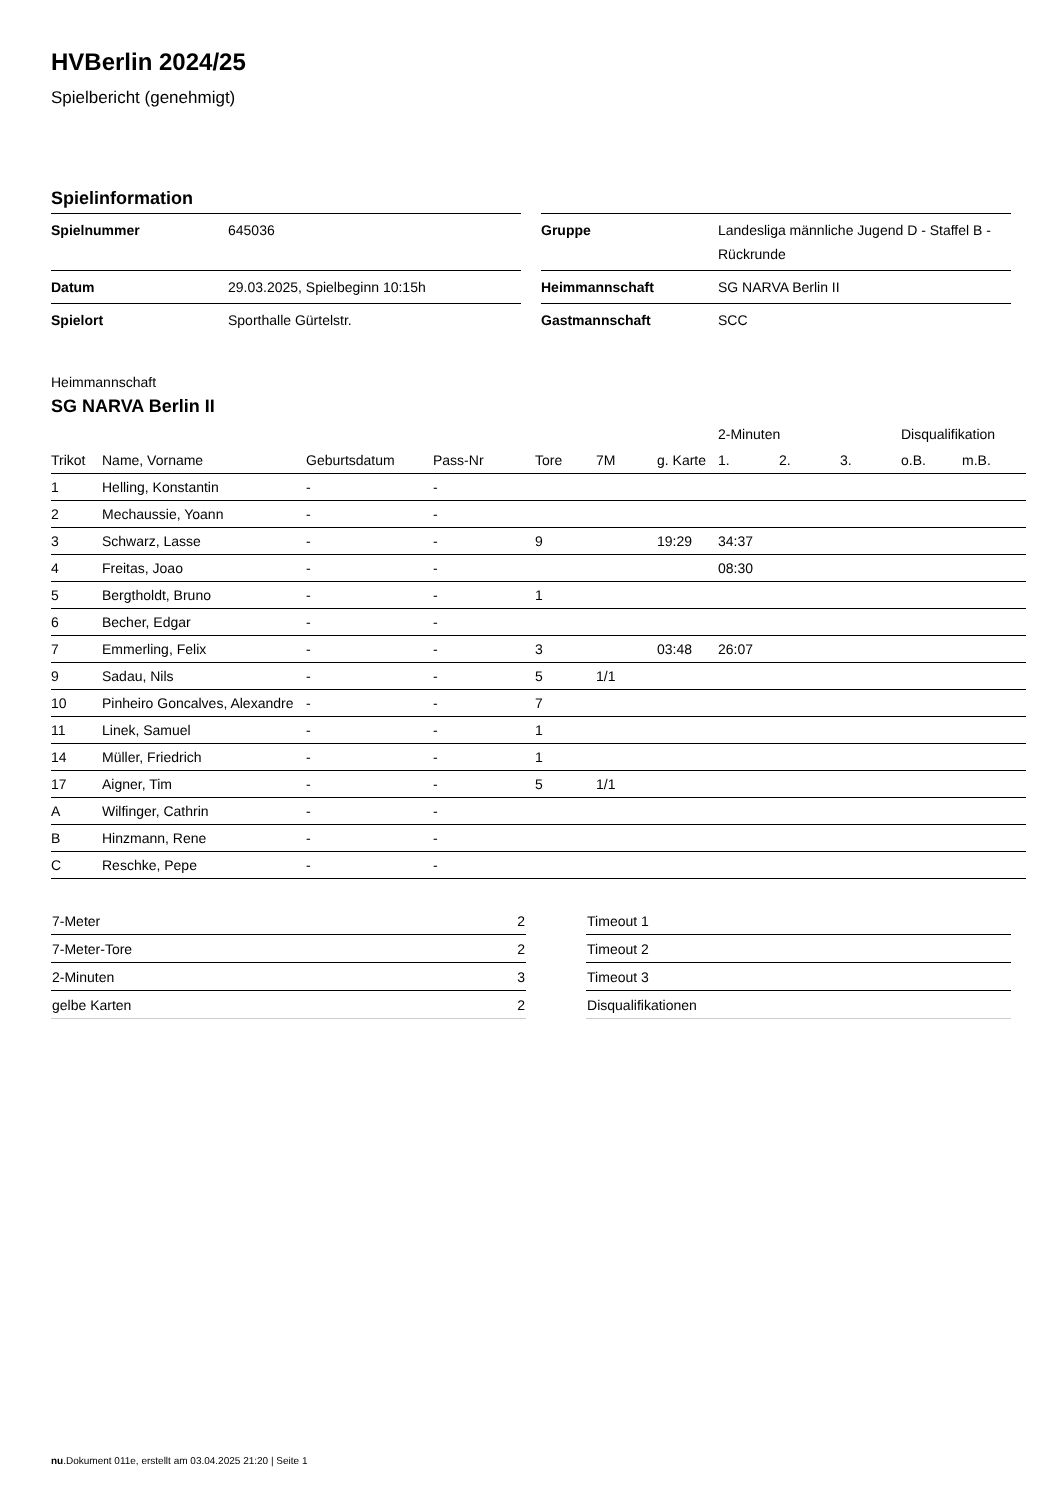HVBerlin 2024/25
Spielbericht (genehmigt)
Spielinformation
| Spielnummer | 645036 |
| Datum | 29.03.2025, Spielbeginn 10:15h |
| Spielort | Sporthalle Gürtelstr. |
| Gruppe | Landesliga männliche Jugend D - Staffel B - Rückrunde |
| Heimmannschaft | SG NARVA Berlin II |
| Gastmannschaft | SCC |
Heimmannschaft
SG NARVA Berlin II
| | | | | | | | 2-Minuten | | | Disqualifikation | |
| Trikot | Name, Vorname | Geburtsdatum | Pass-Nr | Tore | 7M | g. Karte | 1. | 2. | 3. | o.B. | m.B. |
| 1 | Helling, Konstantin | - | - | | | | | | | | |
| 2 | Mechaussie, Yoann | - | - | | | | | | | | |
| 3 | Schwarz, Lasse | - | - | 9 | | 19:29 | 34:37 | | | | |
| 4 | Freitas, Joao | - | - | | | | 08:30 | | | | |
| 5 | Bergtholdt, Bruno | - | - | 1 | | | | | | | |
| 6 | Becher, Edgar | - | - | | | | | | | | |
| 7 | Emmerling, Felix | - | - | 3 | | 03:48 | 26:07 | | | | |
| 9 | Sadau, Nils | - | - | 5 | 1/1 | | | | | | |
| 10 | Pinheiro Goncalves, Alexandre | - | - | 7 | | | | | | | |
| 11 | Linek, Samuel | - | - | 1 | | | | | | | |
| 14 | Müller, Friedrich | - | - | 1 | | | | | | | |
| 17 | Aigner, Tim | - | - | 5 | 1/1 | | | | | | |
| A | Wilfinger, Cathrin | - | - | | | | | | | | |
| B | Hinzmann, Rene | - | - | | | | | | | | |
| C | Reschke, Pepe | - | - | | | | | | | | |
| 7-Meter | 2 |
| 7-Meter-Tore | 2 |
| 2-Minuten | 3 |
| gelbe Karten | 2 |
| Timeout 1 |
| Timeout 2 |
| Timeout 3 |
| Disqualifikationen |
nu.Dokument 011e, erstellt am 03.04.2025 21:20 | Seite 1